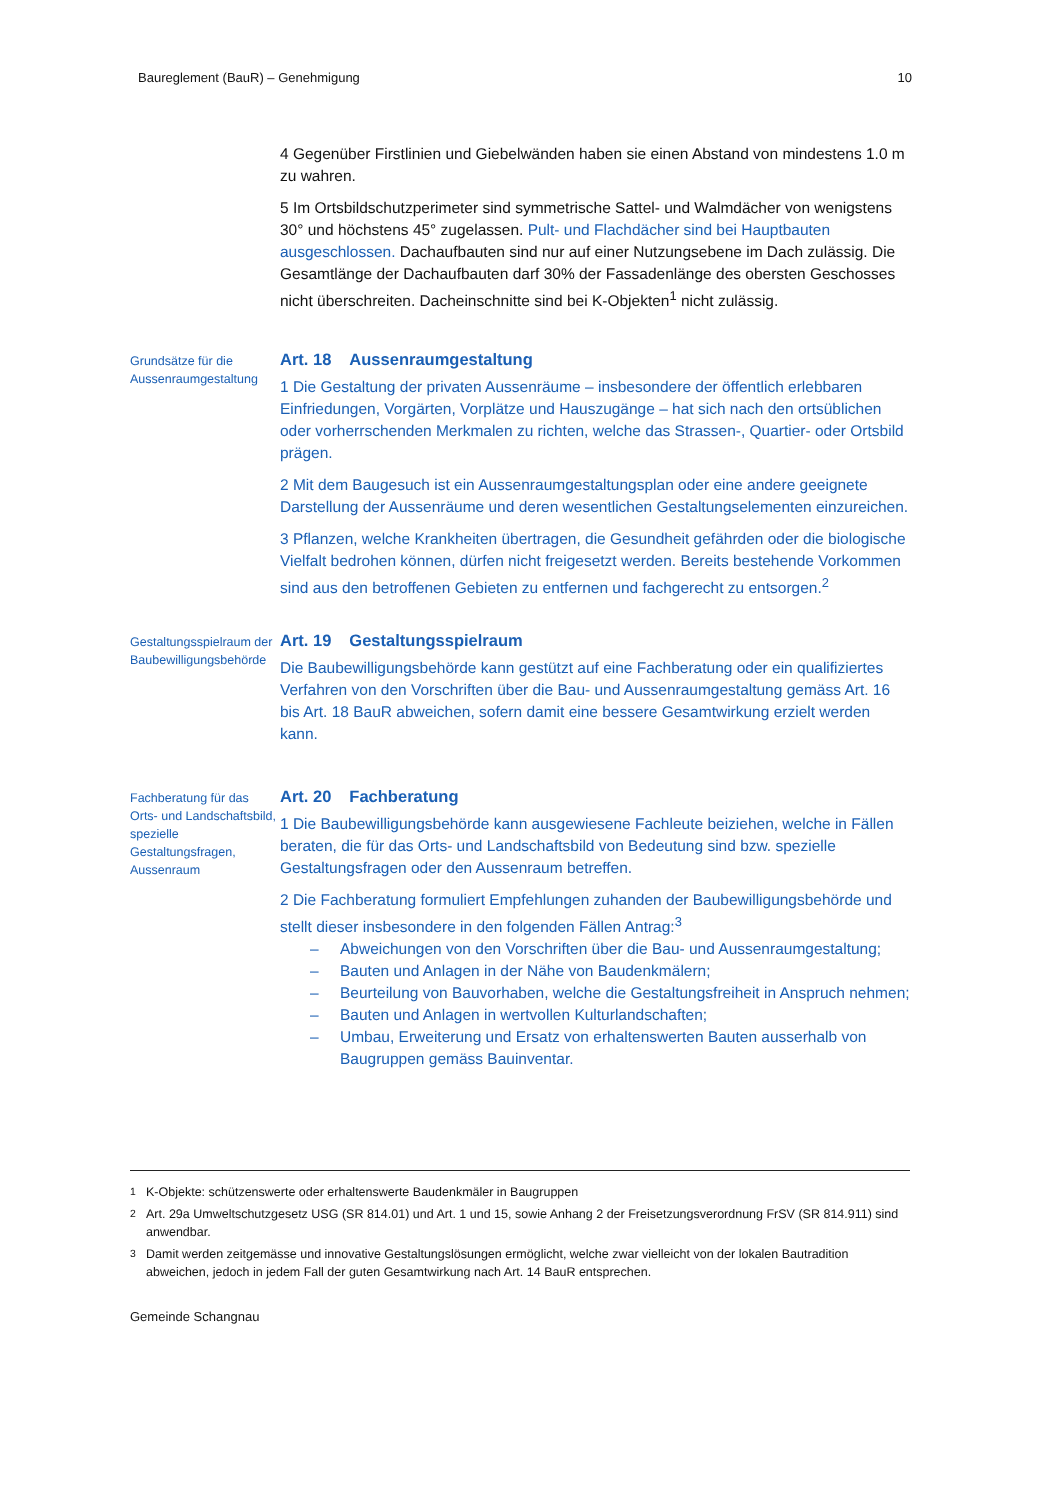Baureglement (BauR) – Genehmigung 10
4 Gegenüber Firstlinien und Giebelwänden haben sie einen Abstand von mindestens 1.0 m zu wahren.
5 Im Ortsbildschutzperimeter sind symmetrische Sattel- und Walmdächer von wenigstens 30° und höchstens 45° zugelassen. Pult- und Flachdächer sind bei Hauptbauten ausgeschlossen. Dachaufbauten sind nur auf einer Nutzungsebene im Dach zulässig. Die Gesamtlänge der Dachaufbauten darf 30% der Fassadenlänge des obersten Geschosses nicht überschreiten. Dacheinschnitte sind bei K-Objekten<sup>1</sup> nicht zulässig.
Grundsätze für die Aussenraum­gestaltung
Art. 18 Aussenraumgestaltung
1 Die Gestaltung der privaten Aussenräume – insbesondere der öffentlich erlebbaren Einfriedungen, Vorgärten, Vorplätze und Hauszugänge – hat sich nach den ortsüblichen oder vorherrschenden Merkmalen zu richten, welche das Strassen-, Quartier- oder Ortsbild prägen.
2 Mit dem Baugesuch ist ein Aussenraumgestaltungsplan oder eine andere geeignete Darstellung der Aussenräume und deren wesentlichen Gestaltungselementen einzureichen.
3 Pflanzen, welche Krankheiten übertragen, die Gesundheit gefährden oder die biologische Vielfalt bedrohen können, dürfen nicht freigesetzt werden. Bereits bestehende Vorkommen sind aus den betroffenen Gebieten zu entfernen und fachgerecht zu entsorgen.<sup>2</sup>
Gestaltungsspielraum der Baubewilligungs­behörde
Art. 19 Gestaltungsspielraum
Die Baubewilligungsbehörde kann gestützt auf eine Fachberatung oder ein qualifiziertes Verfahren von den Vorschriften über die Bau- und Aussenraumgestaltung gemäss Art. 16 bis Art. 18 BauR abweichen, sofern damit eine bessere Gesamtwirkung erzielt werden kann.
Fachberatung für das Orts- und Landschaftsbild, spezielle Gestaltungsfragen, Aussenraum
Art. 20 Fachberatung
1 Die Baubewilligungsbehörde kann ausgewiesene Fachleute beiziehen, welche in Fällen beraten, die für das Orts- und Landschaftsbild von Bedeutung sind bzw. spezielle Gestaltungsfragen oder den Aussenraum betreffen.
2 Die Fachberatung formuliert Empfehlungen zuhanden der Baubewilligungsbehörde und stellt dieser insbesondere in den folgenden Fällen Antrag:<sup>3</sup>
– Abweichungen von den Vorschriften über die Bau- und Aussenraumgestaltung;
– Bauten und Anlagen in der Nähe von Baudenkmälern;
– Beurteilung von Bauvorhaben, welche die Gestaltungsfreiheit in Anspruch nehmen;
– Bauten und Anlagen in wertvollen Kulturlandschaften;
– Umbau, Erweiterung und Ersatz von erhaltenswerten Bauten ausserhalb von Baugruppen gemäss Bauinventar.
<sup>1</sup> K-Objekte: schützenswerte oder erhaltenswerte Baudenkmäler in Baugruppen
<sup>2</sup> Art. 29a Umweltschutzgesetz USG (SR 814.01) und Art. 1 und 15, sowie Anhang 2 der Freisetzungsverordnung FrSV (SR 814.911) sind anwendbar.
<sup>3</sup> Damit werden zeitgemässe und innovative Gestaltungslösungen ermöglicht, welche zwar vielleicht von der lokalen Bautradition abweichen, jedoch in jedem Fall der guten Gesamtwirkung nach Art. 14 BauR entsprechen.
Gemeinde Schangnau